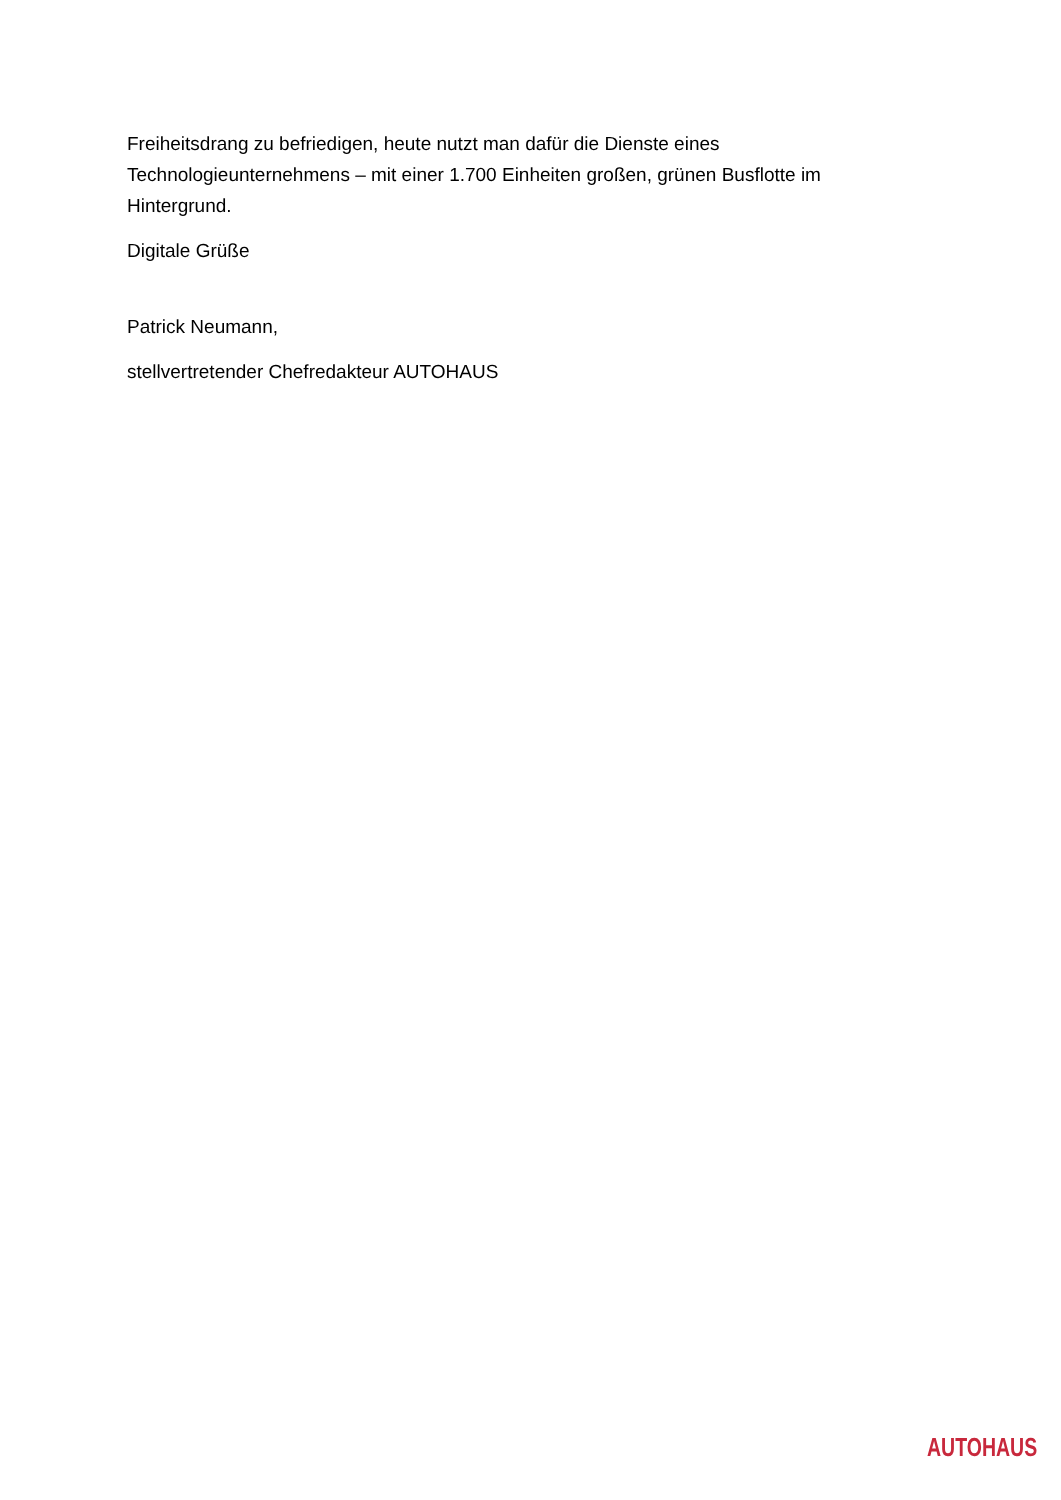Freiheitsdrang zu befriedigen, heute nutzt man dafür die Dienste eines Technologieunternehmens – mit einer 1.700 Einheiten großen, grünen Busflotte im Hintergrund.
Digitale Grüße
Patrick Neumann,
stellvertretender Chefredakteur AUTOHAUS
AUTOHAUS